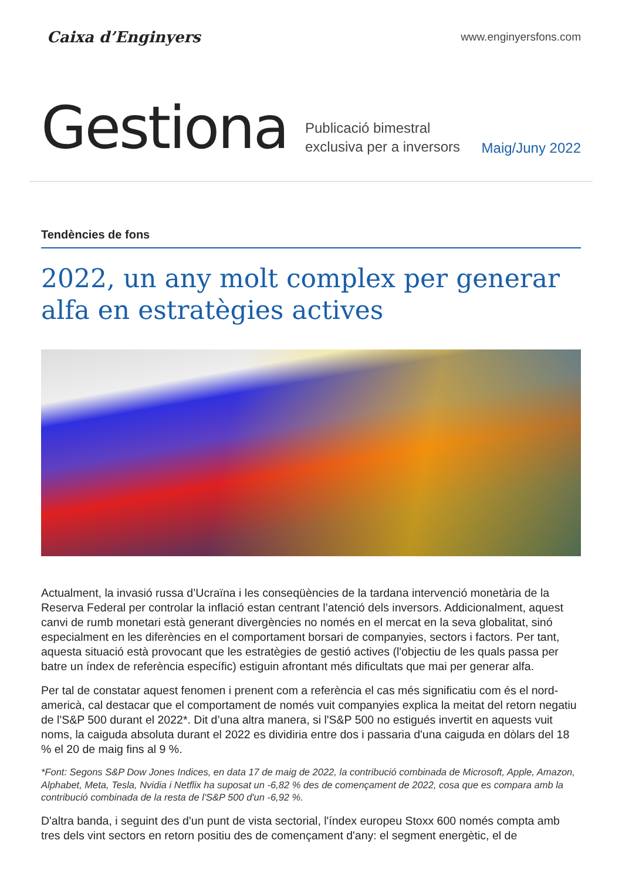Caixa d’Enginyers
www.enginyersfons.com
Gestiona
Publicació bimestral
exclusiva per a inversors
Maig/Juny 2022
Tendències de fons
2022, un any molt complex per generar alfa en estratègies actives
Actualment, la invasió russa d’Ucraïna i les conseqüències de la tardana intervenció monetària de la Reserva Federal per controlar la inflació estan centrant l’atenció dels inversors. Addicionalment, aquest canvi de rumb monetari està generant divergències no només en el mercat en la seva globalitat, sinó especialment en les diferències en el comportament borsari de companyies, sectors i factors. Per tant, aquesta situació està provocant que les estratègies de gestió actives (l'objectiu de les quals passa per batre un índex de referència específic) estiguin afrontant més dificultats que mai per generar alfa.
Per tal de constatar aquest fenomen i prenent com a referència el cas més significatiu com és el nord-americà, cal destacar que el comportament de només vuit companyies explica la meitat del retorn negatiu de l'S&P 500 durant el 2022*. Dit d’una altra manera, si l'S&P 500 no estigués invertit en aquests vuit noms, la caiguda absoluta durant el 2022 es dividiria entre dos i passaria d'una caiguda en dòlars del 18 % el 20 de maig fins al 9 %.
*Font: Segons S&P Dow Jones Indices, en data 17 de maig de 2022, la contribució combinada de Microsoft, Apple, Amazon, Alphabet, Meta, Tesla, Nvidia i Netflix ha suposat un -6,82 % des de començament de 2022, cosa que es compara amb la contribució combinada de la resta de l'S&P 500 d'un -6,92 %.
D'altra banda, i seguint des d'un punt de vista sectorial, l'índex europeu Stoxx 600 només compta amb tres dels vint sectors en retorn positiu des de començament d'any: el segment energètic, el de